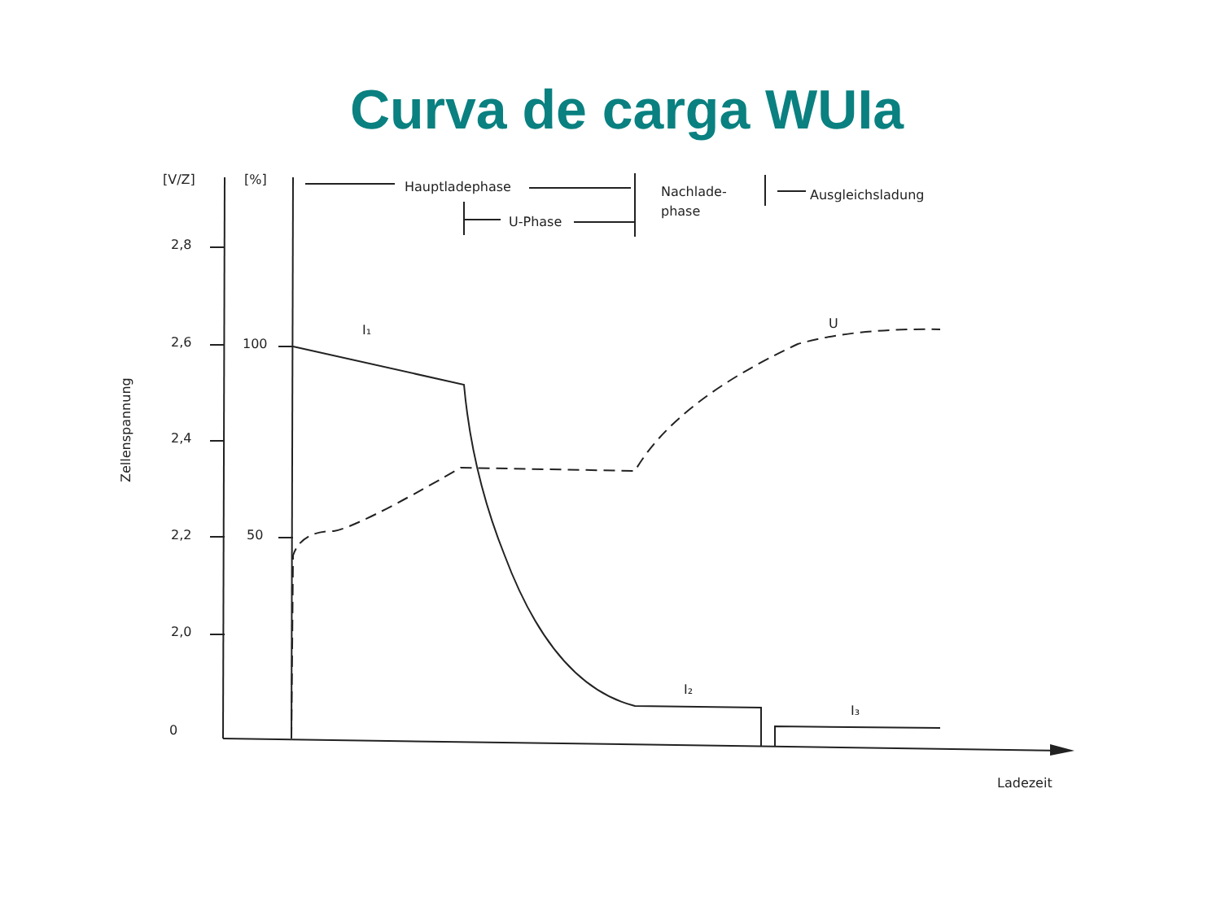Curva de carga WUIa
[V/Z]
[%]
Hauptladephase
Nachlade-
phase
Ausgleichsladung
U-Phase
2,8
2,6
2,4
2,2
2,0
0
100
50
I₁
U
I₂
I₃
Ladezeit
Zellenspannung